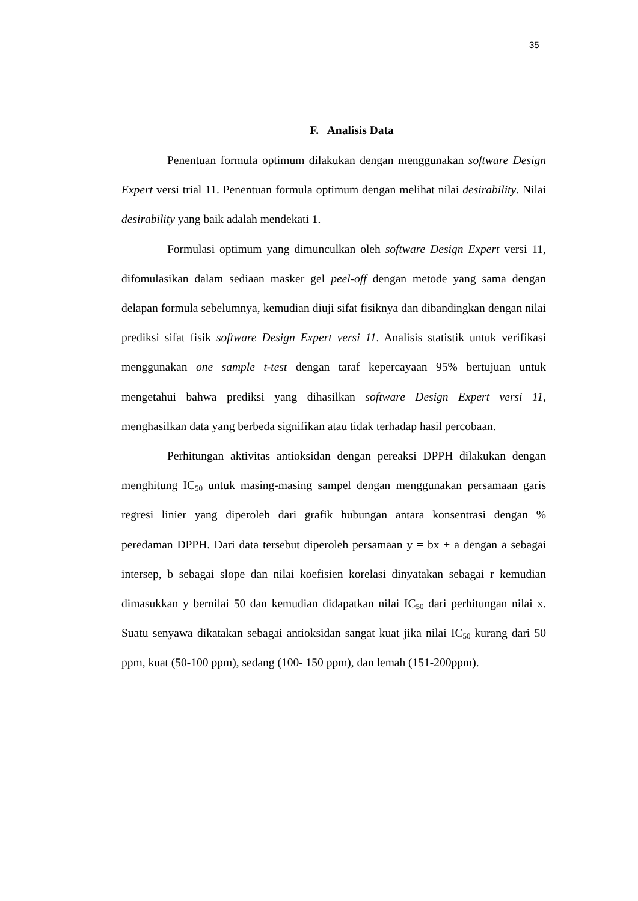35
F. Analisis Data
Penentuan formula optimum dilakukan dengan menggunakan software Design Expert versi trial 11. Penentuan formula optimum dengan melihat nilai desirability. Nilai desirability yang baik adalah mendekati 1.
Formulasi optimum yang dimunculkan oleh software Design Expert versi 11, difomulasikan dalam sediaan masker gel peel-off dengan metode yang sama dengan delapan formula sebelumnya, kemudian diuji sifat fisiknya dan dibandingkan dengan nilai prediksi sifat fisik software Design Expert versi 11. Analisis statistik untuk verifikasi menggunakan one sample t-test dengan taraf kepercayaan 95% bertujuan untuk mengetahui bahwa prediksi yang dihasilkan software Design Expert versi 11, menghasilkan data yang berbeda signifikan atau tidak terhadap hasil percobaan.
Perhitungan aktivitas antioksidan dengan pereaksi DPPH dilakukan dengan menghitung IC<sub>50</sub> untuk masing-masing sampel dengan menggunakan persamaan garis regresi linier yang diperoleh dari grafik hubungan antara konsentrasi dengan % peredaman DPPH. Dari data tersebut diperoleh persamaan y = bx + a dengan a sebagai intersep, b sebagai slope dan nilai koefisien korelasi dinyatakan sebagai r kemudian dimasukkan y bernilai 50 dan kemudian didapatkan nilai IC<sub>50</sub> dari perhitungan nilai x. Suatu senyawa dikatakan sebagai antioksidan sangat kuat jika nilai IC<sub>50</sub> kurang dari 50 ppm, kuat (50-100 ppm), sedang (100- 150 ppm), dan lemah (151-200ppm).